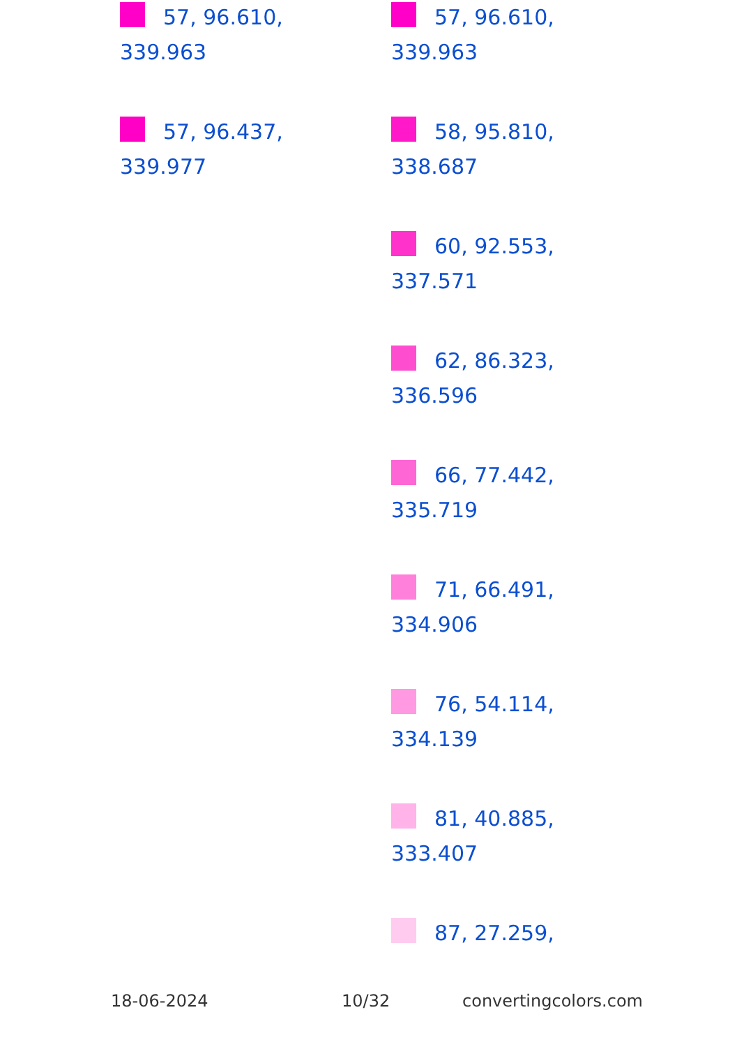57, 96.610, 339.963
57, 96.437, 339.977
57, 96.610, 339.963
58, 95.810, 338.687
60, 92.553, 337.571
62, 86.323, 336.596
66, 77.442, 335.719
71, 66.491, 334.906
76, 54.114, 334.139
81, 40.885, 333.407
87, 27.259,
18-06-2024 10/32 convertingcolors.com